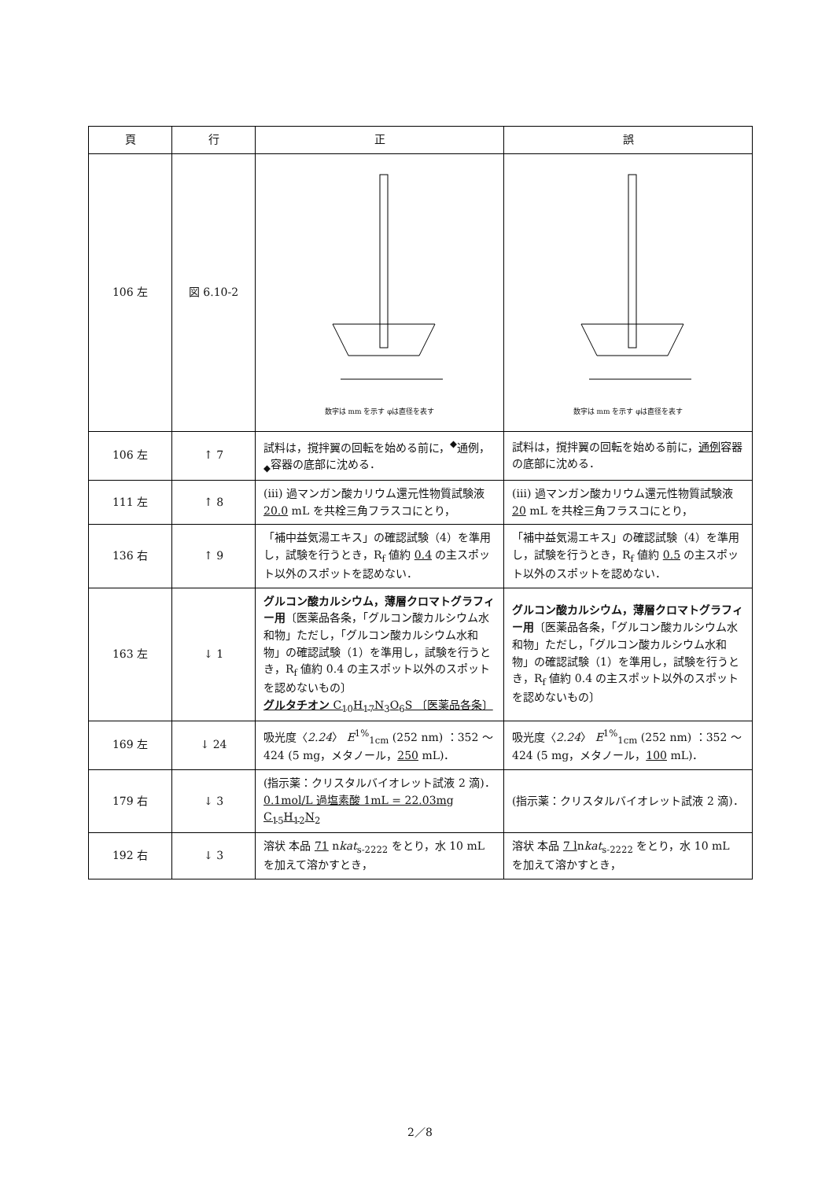| 頁 | 行 | 正 | 誤 |
| --- | --- | --- | --- |
| 106 左 | 図 6.10-2 | 数字は mm を示す φは直径を表す | 数字は mm を示す φは直径を表す |
| 106 左 | ↑ 7 | 試料は，撹拌翼の回転を始める前に，<sup>◆</sup>通例，<sub>◆</sub>容器の底部に沈める． | 試料は，撹拌翼の回転を始める前に， 通例 容器の底部に沈める． |
| 111 左 | ↑ 8 | (ⅲ) 過マンガン酸カリウム還元性物質試験液 20.0 mL を共栓三角フラスコにとり， | (ⅲ) 過マンガン酸カリウム還元性物質試験液 20 mL を共栓三角フラスコにとり， |
| 136 右 | ↑ 9 | 「補中益気湯エキス」の確認試験（4）を準用し，試験を行うとき，R<sub>f</sub> 値約 0.4 の主スポット以外のスポットを認めない． | 「補中益気湯エキス」の確認試験（4）を準用し，試験を行うとき，R<sub>f</sub> 値約 0.5 の主スポット以外のスポットを認めない． |
| 163 左 | ↓ 1 | グルコン酸カルシウム，薄層クロマトグラフィー用 〔医薬品各条，「グルコン酸カルシウム水和物」ただし，「グルコン酸カルシウム水和物」の確認試験（1）を準用し，試験を行うとき，R<sub>f</sub> 値約 0.4 の主スポット以外のスポットを認めないもの〕 グルタチオン C<sub>10</sub>H<sub>17</sub>N<sub>3</sub>O<sub>6</sub>S 〔医薬品各条〕 | グルコン酸カルシウム，薄層クロマトグラフィー用 〔医薬品各条，「グルコン酸カルシウム水和物」ただし，「グルコン酸カルシウム水和物」の確認試験（1）を準用し，試験を行うとき，R<sub>f</sub> 値約 0.4 の主スポット以外のスポットを認めないもの〕 |
| 169 左 | ↓ 24 | 吸光度〈 2.24 〉 E<sup>1%</sup><sub>1cm</sub> (252 nm) ：352 ～ 424 (5 mg，メタノール， 250 mL)． | 吸光度〈 2.24 〉 E<sup>1%</sup><sub>1cm</sub> (252 nm) ：352 ～ 424 (5 mg，メタノール， 100 mL)． |
| 179 右 | ↓ 3 | (指示薬：クリスタルバイオレット試液 2 滴)． 0.1mol/L 過塩素酸 1mL = 22.03mg C<sub>15</sub>H<sub>12</sub>N<sub>2</sub> | (指示薬：クリスタルバイオレット試液 2 滴)． |
| 192 右 | ↓ 3 | 溶状 本品 71 n kat<sub>s-2222</sub> をとり，水 10 mL を加えて溶かすとき， | 溶状 本品 7 l n kat<sub>s-2222</sub> をとり，水 10 mL を加えて溶かすとき， |
2／8